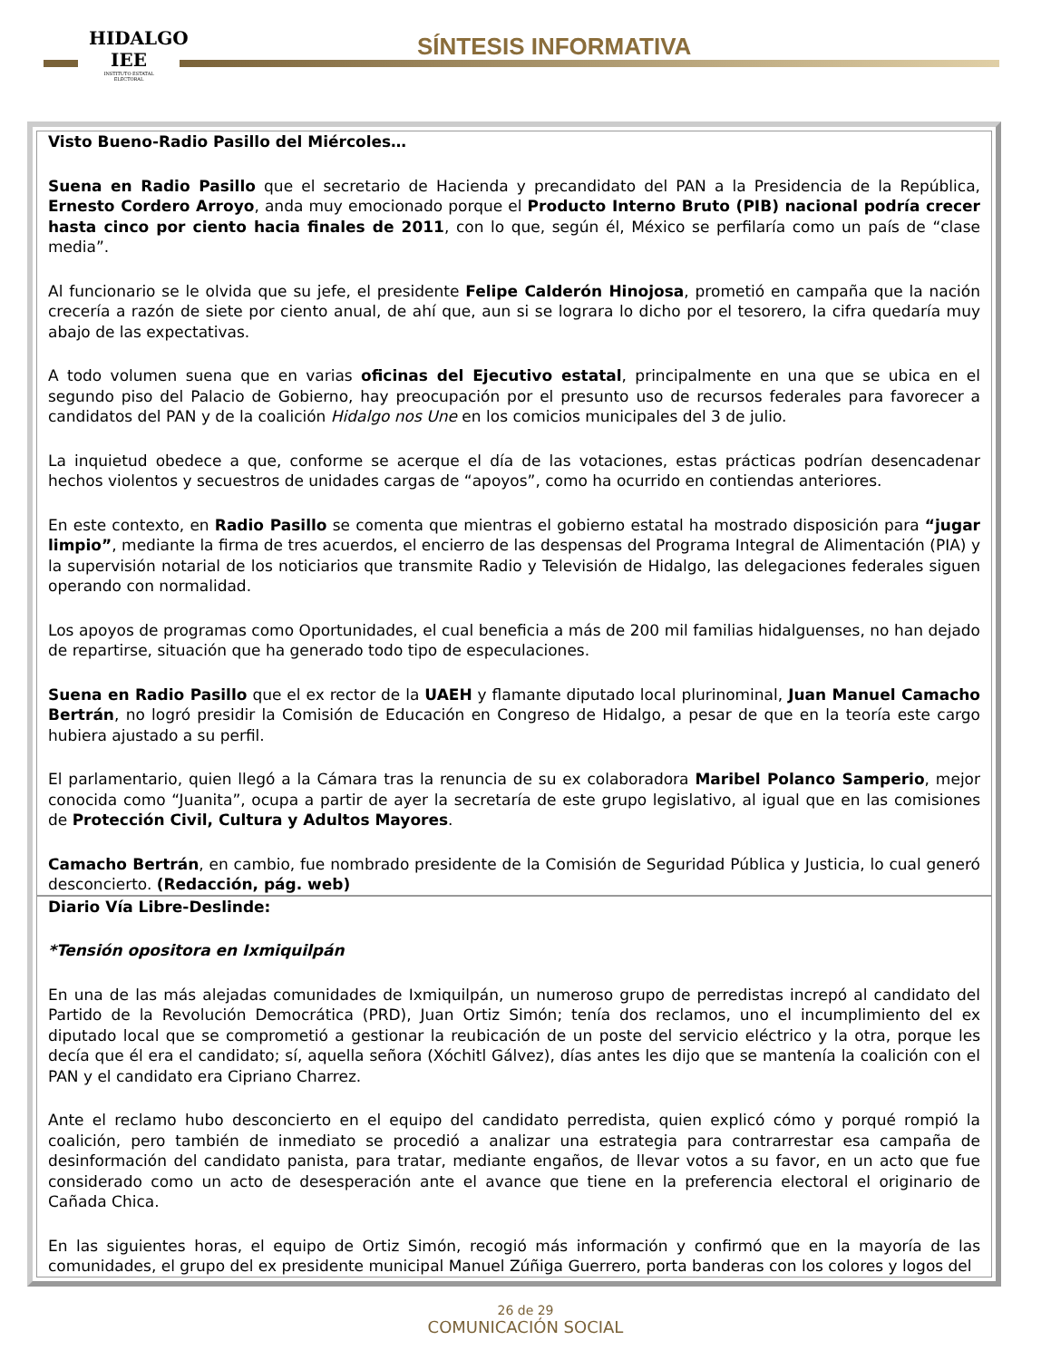HIDALGO
IEE
INSTITUTO ESTATAL ELECTORAL
SÍNTESIS INFORMATIVA
Visto Bueno-Radio Pasillo del Miércoles…
Suena en Radio Pasillo que el secretario de Hacienda y precandidato del PAN a la Presidencia de la República, Ernesto Cordero Arroyo, anda muy emocionado porque el Producto Interno Bruto (PIB) nacional podría crecer hasta cinco por ciento hacia finales de 2011, con lo que, según él, México se perfilaría como un país de “clase media”.
Al funcionario se le olvida que su jefe, el presidente Felipe Calderón Hinojosa, prometió en campaña que la nación crecería a razón de siete por ciento anual, de ahí que, aun si se lograra lo dicho por el tesorero, la cifra quedaría muy abajo de las expectativas.
A todo volumen suena que en varias oficinas del Ejecutivo estatal, principalmente en una que se ubica en el segundo piso del Palacio de Gobierno, hay preocupación por el presunto uso de recursos federales para favorecer a candidatos del PAN y de la coalición Hidalgo nos Une en los comicios municipales del 3 de julio.
La inquietud obedece a que, conforme se acerque el día de las votaciones, estas prácticas podrían desencadenar hechos violentos y secuestros de unidades cargas de “apoyos”, como ha ocurrido en contiendas anteriores.
En este contexto, en Radio Pasillo se comenta que mientras el gobierno estatal ha mostrado disposición para “jugar limpio”, mediante la firma de tres acuerdos, el encierro de las despensas del Programa Integral de Alimentación (PIA) y la supervisión notarial de los noticiarios que transmite Radio y Televisión de Hidalgo, las delegaciones federales siguen operando con normalidad.
Los apoyos de programas como Oportunidades, el cual beneficia a más de 200 mil familias hidalguenses, no han dejado de repartirse, situación que ha generado todo tipo de especulaciones.
Suena en Radio Pasillo que el ex rector de la UAEH y flamante diputado local plurinominal, Juan Manuel Camacho Bertrán, no logró presidir la Comisión de Educación en Congreso de Hidalgo, a pesar de que en la teoría este cargo hubiera ajustado a su perfil.
El parlamentario, quien llegó a la Cámara tras la renuncia de su ex colaboradora Maribel Polanco Samperio, mejor conocida como “Juanita”, ocupa a partir de ayer la secretaría de este grupo legislativo, al igual que en las comisiones de Protección Civil, Cultura y Adultos Mayores.
Camacho Bertrán, en cambio, fue nombrado presidente de la Comisión de Seguridad Pública y Justicia, lo cual generó desconcierto. (Redacción, pág. web)
Diario Vía Libre-Deslinde:
*Tensión opositora en Ixmiquilpán
En una de las más alejadas comunidades de Ixmiquilpán, un numeroso grupo de perredistas increpó al candidato del Partido de la Revolución Democrática (PRD), Juan Ortiz Simón; tenía dos reclamos, uno el incumplimiento del ex diputado local que se comprometió a gestionar la reubicación de un poste del servicio eléctrico y la otra, porque les decía que él era el candidato; sí, aquella señora (Xóchitl Gálvez), días antes les dijo que se mantenía la coalición con el PAN y el candidato era Cipriano Charrez.
Ante el reclamo hubo desconcierto en el equipo del candidato perredista, quien explicó cómo y porqué rompió la coalición, pero también de inmediato se procedió a analizar una estrategia para contrarrestar esa campaña de desinformación del candidato panista, para tratar, mediante engaños, de llevar votos a su favor, en un acto que fue considerado como un acto de desesperación ante el avance que tiene en la preferencia electoral el originario de Cañada Chica.
En las siguientes horas, el equipo de Ortiz Simón, recogió más información y confirmó que en la mayoría de las comunidades, el grupo del ex presidente municipal Manuel Zúñiga Guerrero, porta banderas con los colores y logos del
26 de 29
COMUNICACIÓN SOCIAL